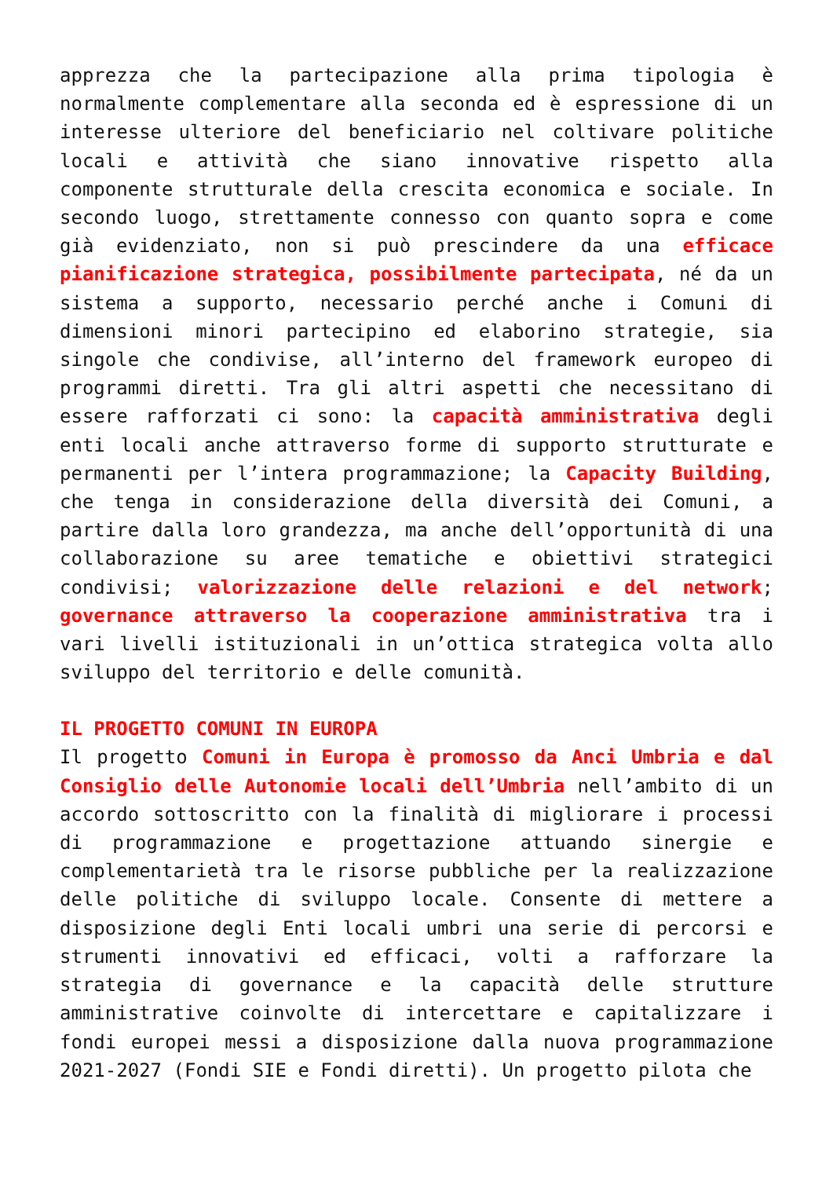apprezza che la partecipazione alla prima tipologia è normalmente complementare alla seconda ed è espressione di un interesse ulteriore del beneficiario nel coltivare politiche locali e attività che siano innovative rispetto alla componente strutturale della crescita economica e sociale. In secondo luogo, strettamente connesso con quanto sopra e come già evidenziato, non si può prescindere da una efficace pianificazione strategica, possibilmente partecipata, né da un sistema a supporto, necessario perché anche i Comuni di dimensioni minori partecipino ed elaborino strategie, sia singole che condivise, all’interno del framework europeo di programmi diretti. Tra gli altri aspetti che necessitano di essere rafforzati ci sono: la capacità amministrativa degli enti locali anche attraverso forme di supporto strutturate e permanenti per l’intera programmazione; la Capacity Building, che tenga in considerazione della diversità dei Comuni, a partire dalla loro grandezza, ma anche dell’opportunità di una collaborazione su aree tematiche e obiettivi strategici condivisi; valorizzazione delle relazioni e del network; governance attraverso la cooperazione amministrativa tra i vari livelli istituzionali in un’ottica strategica volta allo sviluppo del territorio e delle comunità.
IL PROGETTO COMUNI IN EUROPA
Il progetto Comuni in Europa è promosso da Anci Umbria e dal Consiglio delle Autonomie locali dell’Umbria nell’ambito di un accordo sottoscritto con la finalità di migliorare i processi di programmazione e progettazione attuando sinergie e complementarietà tra le risorse pubbliche per la realizzazione delle politiche di sviluppo locale. Consente di mettere a disposizione degli Enti locali umbri una serie di percorsi e strumenti innovativi ed efficaci, volti a rafforzare la strategia di governance e la capacità delle strutture amministrative coinvolte di intercettare e capitalizzare i fondi europei messi a disposizione dalla nuova programmazione 2021-2027 (Fondi SIE e Fondi diretti). Un progetto pilota che